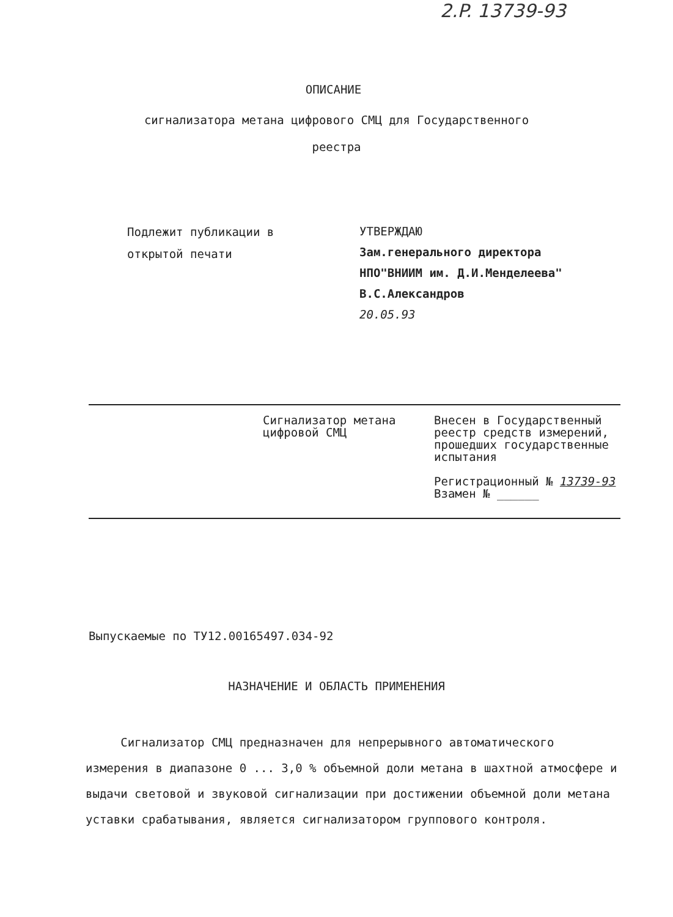2.P. 13739-93
ОПИСАНИЕ
сигнализатора метана цифрового СМЦ для Государственного
реестра
Подлежит публикации в
открытой печати
УТВЕРЖДАЮ
Зам.генерального директора
НПО"ВНИИМ им. Д.И.Менделеева"
В.С.Александров
20.05.93
Сигнализатор метана цифровой СМЦ
Внесен в Государственный реестр средств измерений, прошедших государственные испытания
Регистрационный № 13739-93
Взамен № ______
Выпускаемые по ТУ12.00165497.034-92
НАЗНАЧЕНИЕ И ОБЛАСТЬ ПРИМЕНЕНИЯ
Сигнализатор СМЦ предназначен для непрерывного автоматического измерения в диапазоне 0 ... 3,0 % объемной доли метана в шахтной атмосфере и выдачи световой и звуковой сигнализации при достижении объемной доли метана уставки срабатывания, является сигнализатором группового контроля.